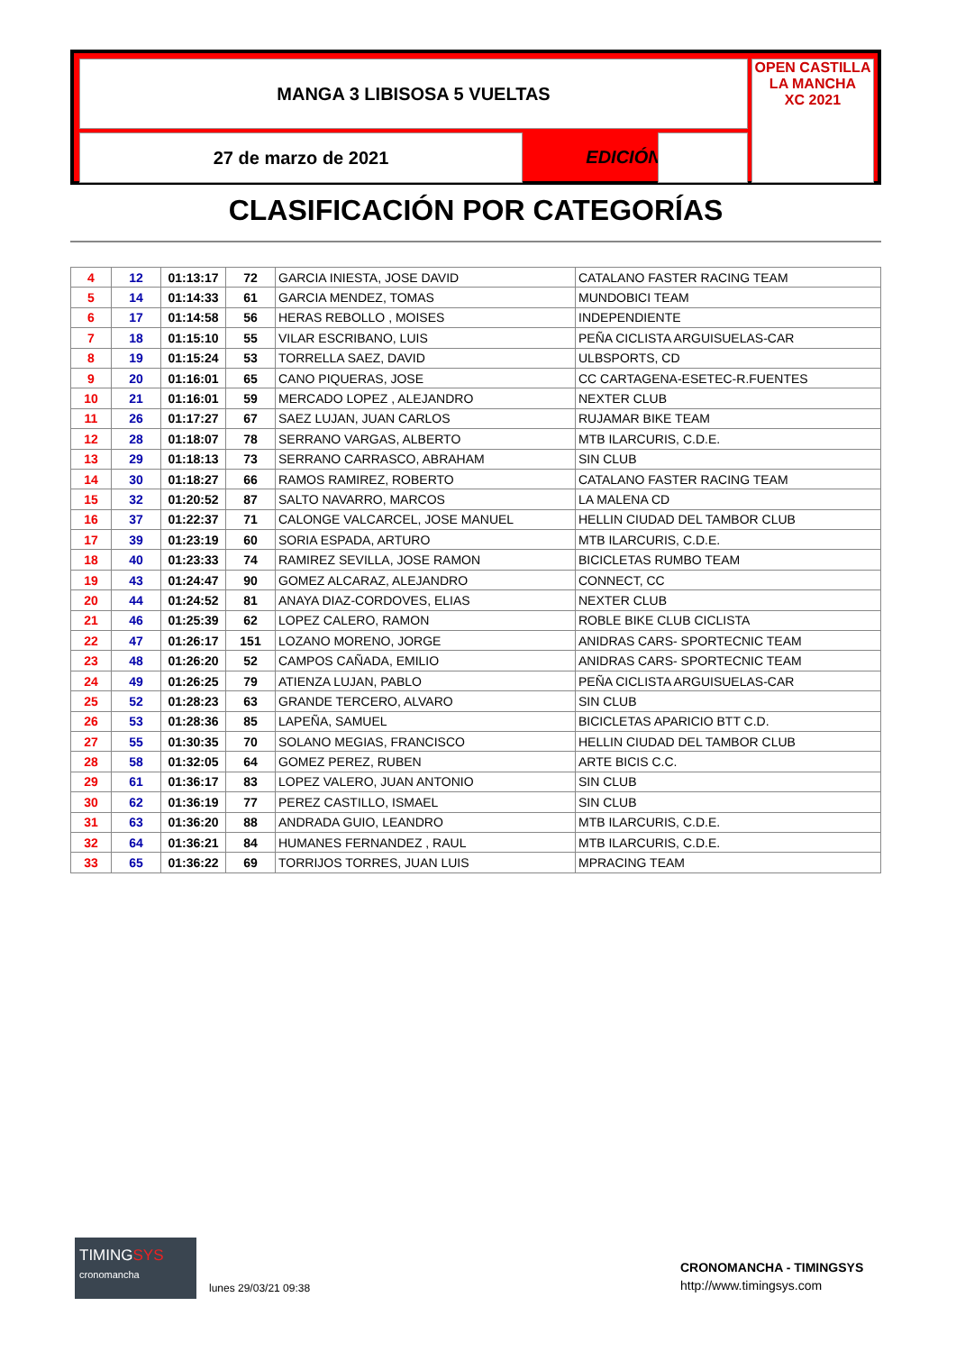MANGA 3 LIBISOSA 5 VUELTAS
27 de marzo de 2021 EDICIÓN
OPEN CASTILLA LA MANCHA
XC 2021
CLASIFICACIÓN POR CATEGORÍAS
| 4 | 12 | 01:13:17 | 72 | GARCIA INIESTA, JOSE DAVID | CATALANO FASTER RACING TEAM |
| 5 | 14 | 01:14:33 | 61 | GARCIA MENDEZ, TOMAS | MUNDOBICI TEAM |
| 6 | 17 | 01:14:58 | 56 | HERAS REBOLLO , MOISES | INDEPENDIENTE |
| 7 | 18 | 01:15:10 | 55 | VILAR ESCRIBANO, LUIS | PEÑA CICLISTA ARGUISUELAS-CAR |
| 8 | 19 | 01:15:24 | 53 | TORRELLA SAEZ, DAVID | ULBSPORTS, CD |
| 9 | 20 | 01:16:01 | 65 | CANO PIQUERAS, JOSE | CC CARTAGENA-ESETEC-R.FUENTES |
| 10 | 21 | 01:16:01 | 59 | MERCADO LOPEZ , ALEJANDRO | NEXTER CLUB |
| 11 | 26 | 01:17:27 | 67 | SAEZ LUJAN, JUAN CARLOS | RUJAMAR BIKE TEAM |
| 12 | 28 | 01:18:07 | 78 | SERRANO VARGAS, ALBERTO | MTB ILARCURIS, C.D.E. |
| 13 | 29 | 01:18:13 | 73 | SERRANO CARRASCO, ABRAHAM | SIN CLUB |
| 14 | 30 | 01:18:27 | 66 | RAMOS RAMIREZ, ROBERTO | CATALANO FASTER RACING TEAM |
| 15 | 32 | 01:20:52 | 87 | SALTO NAVARRO, MARCOS | LA MALENA CD |
| 16 | 37 | 01:22:37 | 71 | CALONGE VALCARCEL, JOSE MANUEL | HELLIN CIUDAD DEL TAMBOR CLUB |
| 17 | 39 | 01:23:19 | 60 | SORIA ESPADA, ARTURO | MTB ILARCURIS, C.D.E. |
| 18 | 40 | 01:23:33 | 74 | RAMIREZ SEVILLA, JOSE RAMON | BICICLETAS RUMBO TEAM |
| 19 | 43 | 01:24:47 | 90 | GOMEZ ALCARAZ, ALEJANDRO | CONNECT, CC |
| 20 | 44 | 01:24:52 | 81 | ANAYA DIAZ-CORDOVES, ELIAS | NEXTER CLUB |
| 21 | 46 | 01:25:39 | 62 | LOPEZ CALERO, RAMON | ROBLE BIKE CLUB CICLISTA |
| 22 | 47 | 01:26:17 | 151 | LOZANO MORENO, JORGE | ANIDRAS CARS- SPORTECNIC TEAM |
| 23 | 48 | 01:26:20 | 52 | CAMPOS CAÑADA, EMILIO | ANIDRAS CARS- SPORTECNIC TEAM |
| 24 | 49 | 01:26:25 | 79 | ATIENZA LUJAN, PABLO | PEÑA CICLISTA ARGUISUELAS-CAR |
| 25 | 52 | 01:28:23 | 63 | GRANDE TERCERO, ALVARO | SIN CLUB |
| 26 | 53 | 01:28:36 | 85 | LAPEÑA, SAMUEL | BICICLETAS APARICIO BTT C.D. |
| 27 | 55 | 01:30:35 | 70 | SOLANO MEGIAS, FRANCISCO | HELLIN CIUDAD DEL TAMBOR CLUB |
| 28 | 58 | 01:32:05 | 64 | GOMEZ PEREZ, RUBEN | ARTE BICIS C.C. |
| 29 | 61 | 01:36:17 | 83 | LOPEZ VALERO, JUAN ANTONIO | SIN CLUB |
| 30 | 62 | 01:36:19 | 77 | PEREZ CASTILLO, ISMAEL | SIN CLUB |
| 31 | 63 | 01:36:20 | 88 | ANDRADA GUIO, LEANDRO | MTB ILARCURIS, C.D.E. |
| 32 | 64 | 01:36:21 | 84 | HUMANES FERNANDEZ , RAUL | MTB ILARCURIS, C.D.E. |
| 33 | 65 | 01:36:22 | 69 | TORRIJOS TORRES, JUAN LUIS | MPRACING TEAM |
TIMINGSYS
cronomancha
lunes 29/03/21 09:38
CRONOMANCHA - TIMINGSYS
http://www.timingsys.com